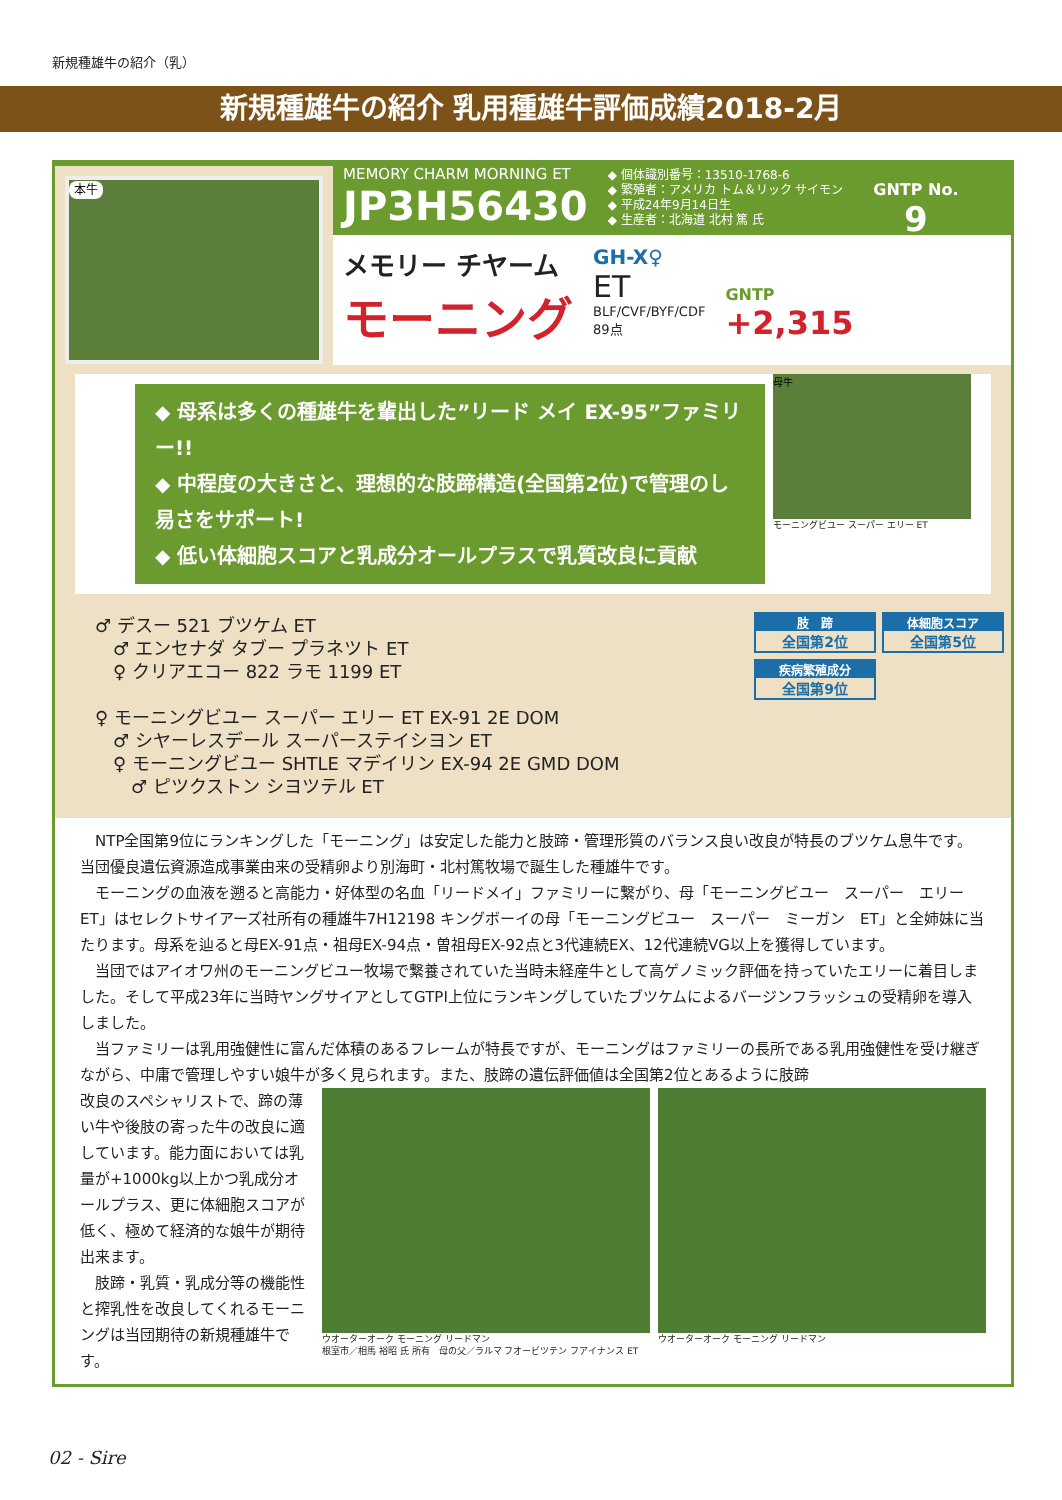新規種雄牛の紹介（乳）
新規種雄牛の紹介 乳用種雄牛評価成績2018-2月
本牛
MEMORY CHARM MORNING ET
JP3H56430
◆ 個体識別番号：13510-1768-6
◆ 繁殖者：アメリカ トム＆リック サイモン
◆ 平成24年9月14日生
◆ 生産者：北海道 北村 篤 氏
GNTP No.
9
メモリー チヤーム
モーニング
GH-X♀
ET
BLF/CVF/BYF/CDF
89点
GNTP
+2,315
◆ 母系は多くの種雄牛を輩出した”リード メイ EX-95”ファミリー!!
◆ 中程度の大きさと、理想的な肢蹄構造(全国第2位)で管理のし易さをサポート!
◆ 低い体細胞スコアと乳成分オールプラスで乳質改良に貢献
母牛
モーニングビユー スーパー エリー ET
♂ デスー 521 ブツケム ET
　♂ エンセナダ タブー プラネツト ET
　♀ クリアエコー 822 ラモ 1199 ET
♀ モーニングビユー スーパー エリー ET EX-91 2E DOM
　♂ シヤーレスデール スーパーステイシヨン ET
　♀ モーニングビユー SHTLE マデイリン EX-94 2E GMD DOM
　　♂ ピツクストン シヨツテル ET
肢　蹄 全国第2位
体細胞スコア 全国第5位
疾病繁殖成分 全国第9位
　NTP全国第9位にランキングした「モーニング」は安定した能力と肢蹄・管理形質のバランス良い改良が特長のブツケム息牛です。当団優良遺伝資源造成事業由来の受精卵より別海町・北村篤牧場で誕生した種雄牛です。
　モーニングの血液を遡ると高能力・好体型の名血「リードメイ」ファミリーに繋がり、母「モーニングビユー　スーパー　エリー　ET」はセレクトサイアーズ社所有の種雄牛7H12198 キングボーイの母「モーニングビユー　スーパー　ミーガン　ET」と全姉妹に当たります。母系を辿ると母EX-91点・祖母EX-94点・曽祖母EX-92点と3代連続EX、12代連続VG以上を獲得しています。
　当団ではアイオワ州のモーニングビユー牧場で繋養されていた当時未経産牛として高ゲノミック評価を持っていたエリーに着目しました。そして平成23年に当時ヤングサイアとしてGTPI上位にランキングしていたブツケムによるバージンフラッシュの受精卵を導入しました。
　当ファミリーは乳用強健性に富んだ体積のあるフレームが特長ですが、モーニングはファミリーの長所である乳用強健性を受け継ぎながら、中庸で管理しやすい娘牛が多く見られます。また、肢蹄の遺伝評価値は全国第2位とあるように肢蹄
改良のスペシャリストで、蹄の薄い牛や後肢の寄った牛の改良に適しています。能力面においては乳量が+1000kg以上かつ乳成分オールプラス、更に体細胞スコアが低く、極めて経済的な娘牛が期待出来ます。
　肢蹄・乳質・乳成分等の機能性と搾乳性を改良してくれるモーニングは当団期待の新規種雄牛です。
ウオーターオーク モーニング リードマン
根室市／相馬 裕昭 氏 所有　母の父／ラルマ フオービツテン フアイナンス ET
ウオーターオーク モーニング リードマン
02 - Sire